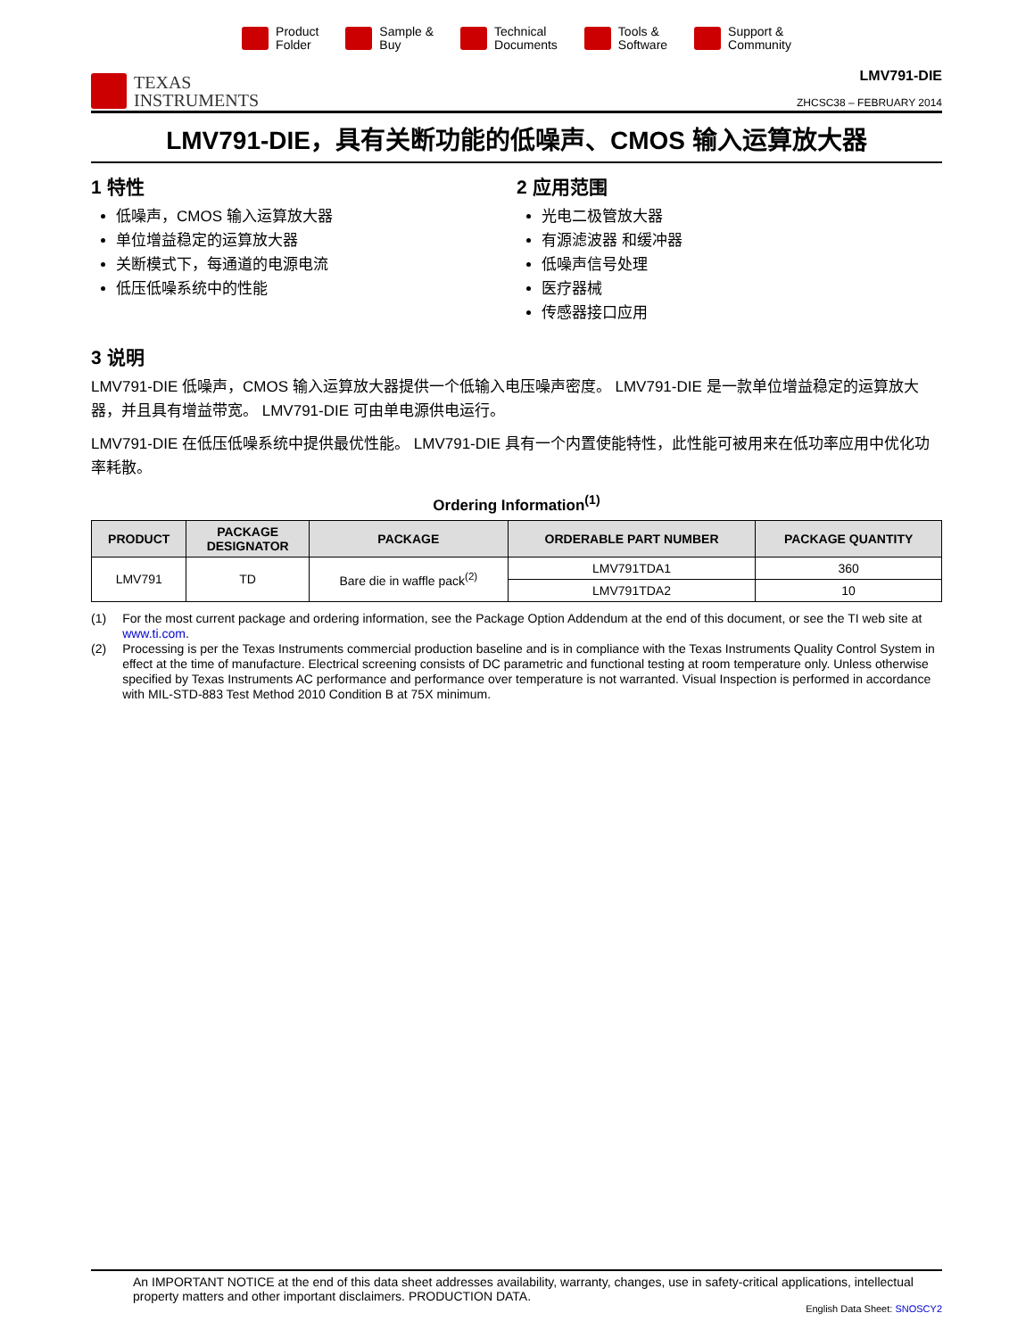Product
Folder
Sample &
Buy
Technical
Documents
Tools &
Software
Support &
Community
TEXAS
INSTRUMENTS
LMV791-DIE
ZHCSC38 – FEBRUARY 2014
LMV791-DIE，具有关断功能的低噪声、CMOS 输入运算放大器
1 特性
低噪声，CMOS 输入运算放大器
单位增益稳定的运算放大器
关断模式下，每通道的电源电流
低压低噪系统中的性能
2 应用范围
光电二极管放大器
有源滤波器 和缓冲器
低噪声信号处理
医疗器械
传感器接口应用
3 说明
LMV791-DIE 低噪声，CMOS 输入运算放大器提供一个低输入电压噪声密度。 LMV791-DIE 是一款单位增益稳定的运算放大器，并且具有增益带宽。 LMV791-DIE 可由单电源供电运行。
LMV791-DIE 在低压低噪系统中提供最优性能。 LMV791-DIE 具有一个内置使能特性，此性能可被用来在低功率应用中优化功率耗散。
Ordering Information<sup>(1)</sup>
| PRODUCT | PACKAGE DESIGNATOR | PACKAGE | ORDERABLE PART NUMBER | PACKAGE QUANTITY |
| --- | --- | --- | --- | --- |
| LMV791 | TD | Bare die in waffle pack<sup>(2)</sup> | LMV791TDA1 | 360 |
| | | | LMV791TDA2 | 10 |
(1) For the most current package and ordering information, see the Package Option Addendum at the end of this document, or see the TI web site at www.ti.com.
(2) Processing is per the Texas Instruments commercial production baseline and is in compliance with the Texas Instruments Quality Control System in effect at the time of manufacture. Electrical screening consists of DC parametric and functional testing at room temperature only. Unless otherwise specified by Texas Instruments AC performance and performance over temperature is not warranted. Visual Inspection is performed in accordance with MIL-STD-883 Test Method 2010 Condition B at 75X minimum.
An IMPORTANT NOTICE at the end of this data sheet addresses availability, warranty, changes, use in safety-critical applications, intellectual property matters and other important disclaimers. PRODUCTION DATA.
English Data Sheet: SNOSCY2